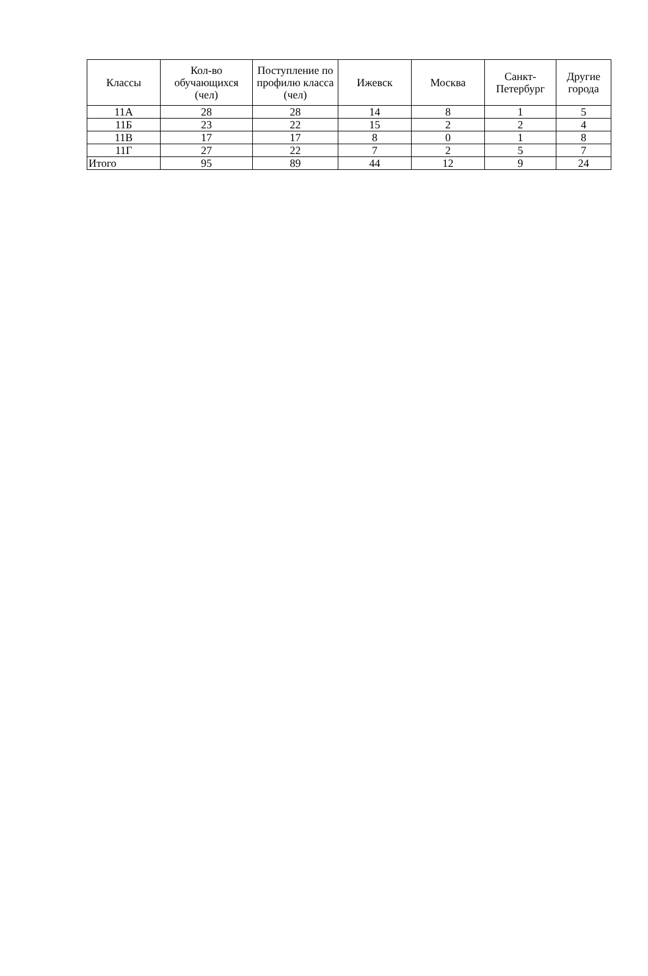| Классы | Кол-во обучающихся (чел) | Поступление по профилю класса (чел) | Ижевск | Москва | Санкт-Петербург | Другие города |
| --- | --- | --- | --- | --- | --- | --- |
| 11А | 28 | 28 | 14 | 8 | 1 | 5 |
| 11Б | 23 | 22 | 15 | 2 | 2 | 4 |
| 11В | 17 | 17 | 8 | 0 | 1 | 8 |
| 11Г | 27 | 22 | 7 | 2 | 5 | 7 |
| Итого | 95 | 89 | 44 | 12 | 9 | 24 |